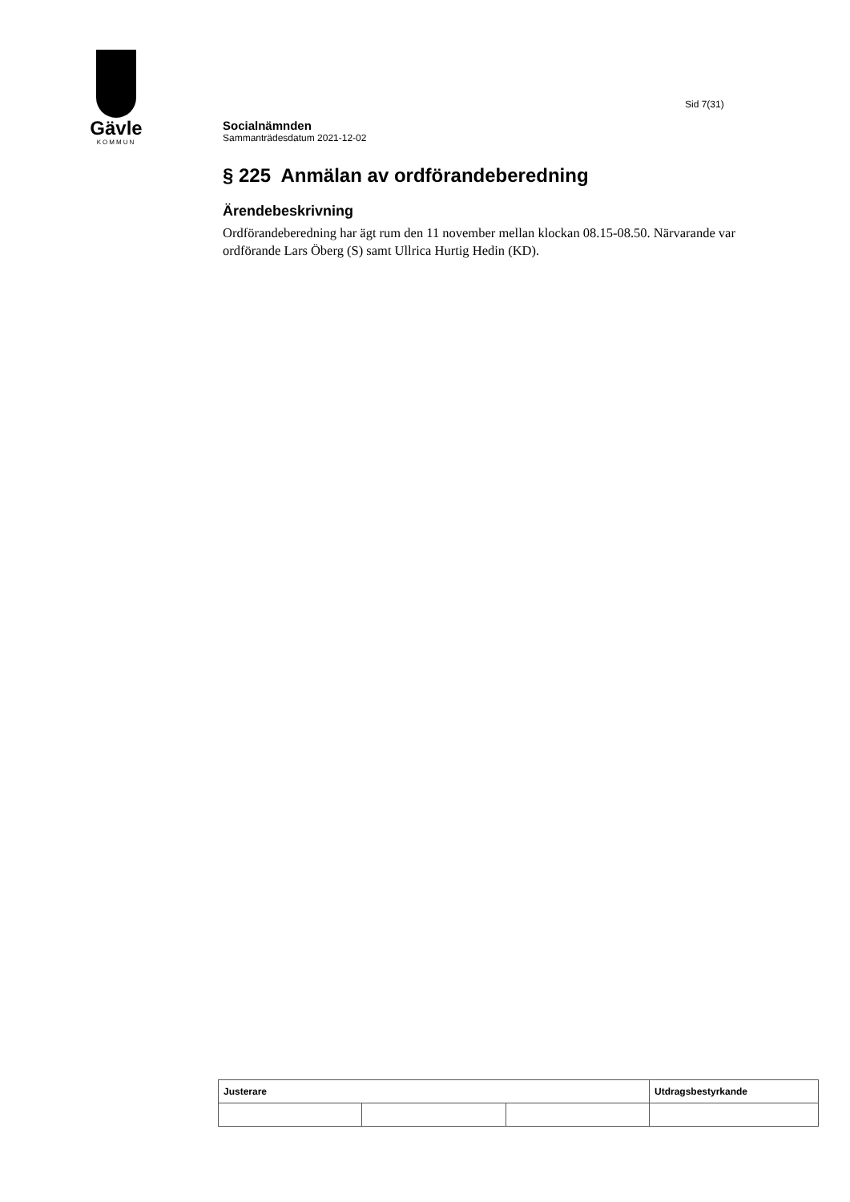Gävle
KOMMUN
Sid 7(31)
Socialnämnden
Sammanträdesdatum 2021-12-02
§ 225 Anmälan av ordförandeberedning
Ärendebeskrivning
Ordförandeberedning har ägt rum den 11 november mellan klockan 08.15-08.50. Närvarande var ordförande Lars Öberg (S) samt Ullrica Hurtig Hedin (KD).
| Justerare | | | Utdragsbestyrkande |
| --- | --- | --- | --- |